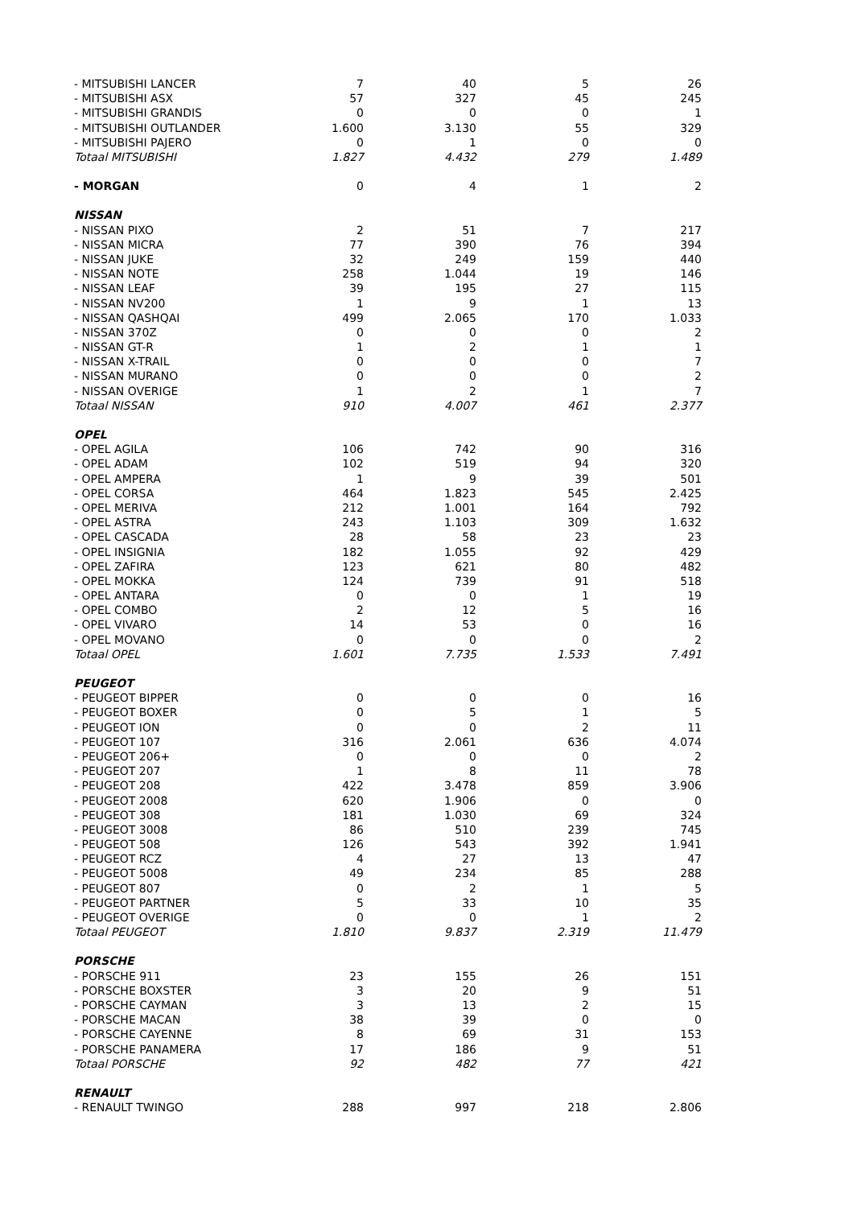| - MITSUBISHI LANCER | 7 | 40 | 5 | 26 |
| - MITSUBISHI ASX | 57 | 327 | 45 | 245 |
| - MITSUBISHI GRANDIS | 0 | 0 | 0 | 1 |
| - MITSUBISHI OUTLANDER | 1.600 | 3.130 | 55 | 329 |
| - MITSUBISHI PAJERO | 0 | 1 | 0 | 0 |
| Totaal MITSUBISHI | 1.827 | 4.432 | 279 | 1.489 |
| - MORGAN | 0 | 4 | 1 | 2 |
| NISSAN | | | | |
| - NISSAN PIXO | 2 | 51 | 7 | 217 |
| - NISSAN MICRA | 77 | 390 | 76 | 394 |
| - NISSAN JUKE | 32 | 249 | 159 | 440 |
| - NISSAN NOTE | 258 | 1.044 | 19 | 146 |
| - NISSAN LEAF | 39 | 195 | 27 | 115 |
| - NISSAN NV200 | 1 | 9 | 1 | 13 |
| - NISSAN QASHQAI | 499 | 2.065 | 170 | 1.033 |
| - NISSAN 370Z | 0 | 0 | 0 | 2 |
| - NISSAN GT-R | 1 | 2 | 1 | 1 |
| - NISSAN X-TRAIL | 0 | 0 | 0 | 7 |
| - NISSAN MURANO | 0 | 0 | 0 | 2 |
| - NISSAN OVERIGE | 1 | 2 | 1 | 7 |
| Totaal NISSAN | 910 | 4.007 | 461 | 2.377 |
| OPEL | | | | |
| - OPEL AGILA | 106 | 742 | 90 | 316 |
| - OPEL ADAM | 102 | 519 | 94 | 320 |
| - OPEL AMPERA | 1 | 9 | 39 | 501 |
| - OPEL CORSA | 464 | 1.823 | 545 | 2.425 |
| - OPEL MERIVA | 212 | 1.001 | 164 | 792 |
| - OPEL ASTRA | 243 | 1.103 | 309 | 1.632 |
| - OPEL CASCADA | 28 | 58 | 23 | 23 |
| - OPEL INSIGNIA | 182 | 1.055 | 92 | 429 |
| - OPEL ZAFIRA | 123 | 621 | 80 | 482 |
| - OPEL MOKKA | 124 | 739 | 91 | 518 |
| - OPEL ANTARA | 0 | 0 | 1 | 19 |
| - OPEL COMBO | 2 | 12 | 5 | 16 |
| - OPEL VIVARO | 14 | 53 | 0 | 16 |
| - OPEL MOVANO | 0 | 0 | 0 | 2 |
| Totaal OPEL | 1.601 | 7.735 | 1.533 | 7.491 |
| PEUGEOT | | | | |
| - PEUGEOT BIPPER | 0 | 0 | 0 | 16 |
| - PEUGEOT BOXER | 0 | 5 | 1 | 5 |
| - PEUGEOT ION | 0 | 0 | 2 | 11 |
| - PEUGEOT 107 | 316 | 2.061 | 636 | 4.074 |
| - PEUGEOT 206+ | 0 | 0 | 0 | 2 |
| - PEUGEOT 207 | 1 | 8 | 11 | 78 |
| - PEUGEOT 208 | 422 | 3.478 | 859 | 3.906 |
| - PEUGEOT 2008 | 620 | 1.906 | 0 | 0 |
| - PEUGEOT 308 | 181 | 1.030 | 69 | 324 |
| - PEUGEOT 3008 | 86 | 510 | 239 | 745 |
| - PEUGEOT 508 | 126 | 543 | 392 | 1.941 |
| - PEUGEOT RCZ | 4 | 27 | 13 | 47 |
| - PEUGEOT 5008 | 49 | 234 | 85 | 288 |
| - PEUGEOT 807 | 0 | 2 | 1 | 5 |
| - PEUGEOT PARTNER | 5 | 33 | 10 | 35 |
| - PEUGEOT OVERIGE | 0 | 0 | 1 | 2 |
| Totaal PEUGEOT | 1.810 | 9.837 | 2.319 | 11.479 |
| PORSCHE | | | | |
| - PORSCHE 911 | 23 | 155 | 26 | 151 |
| - PORSCHE BOXSTER | 3 | 20 | 9 | 51 |
| - PORSCHE CAYMAN | 3 | 13 | 2 | 15 |
| - PORSCHE MACAN | 38 | 39 | 0 | 0 |
| - PORSCHE CAYENNE | 8 | 69 | 31 | 153 |
| - PORSCHE PANAMERA | 17 | 186 | 9 | 51 |
| Totaal PORSCHE | 92 | 482 | 77 | 421 |
| RENAULT | | | | |
| - RENAULT TWINGO | 288 | 997 | 218 | 2.806 |